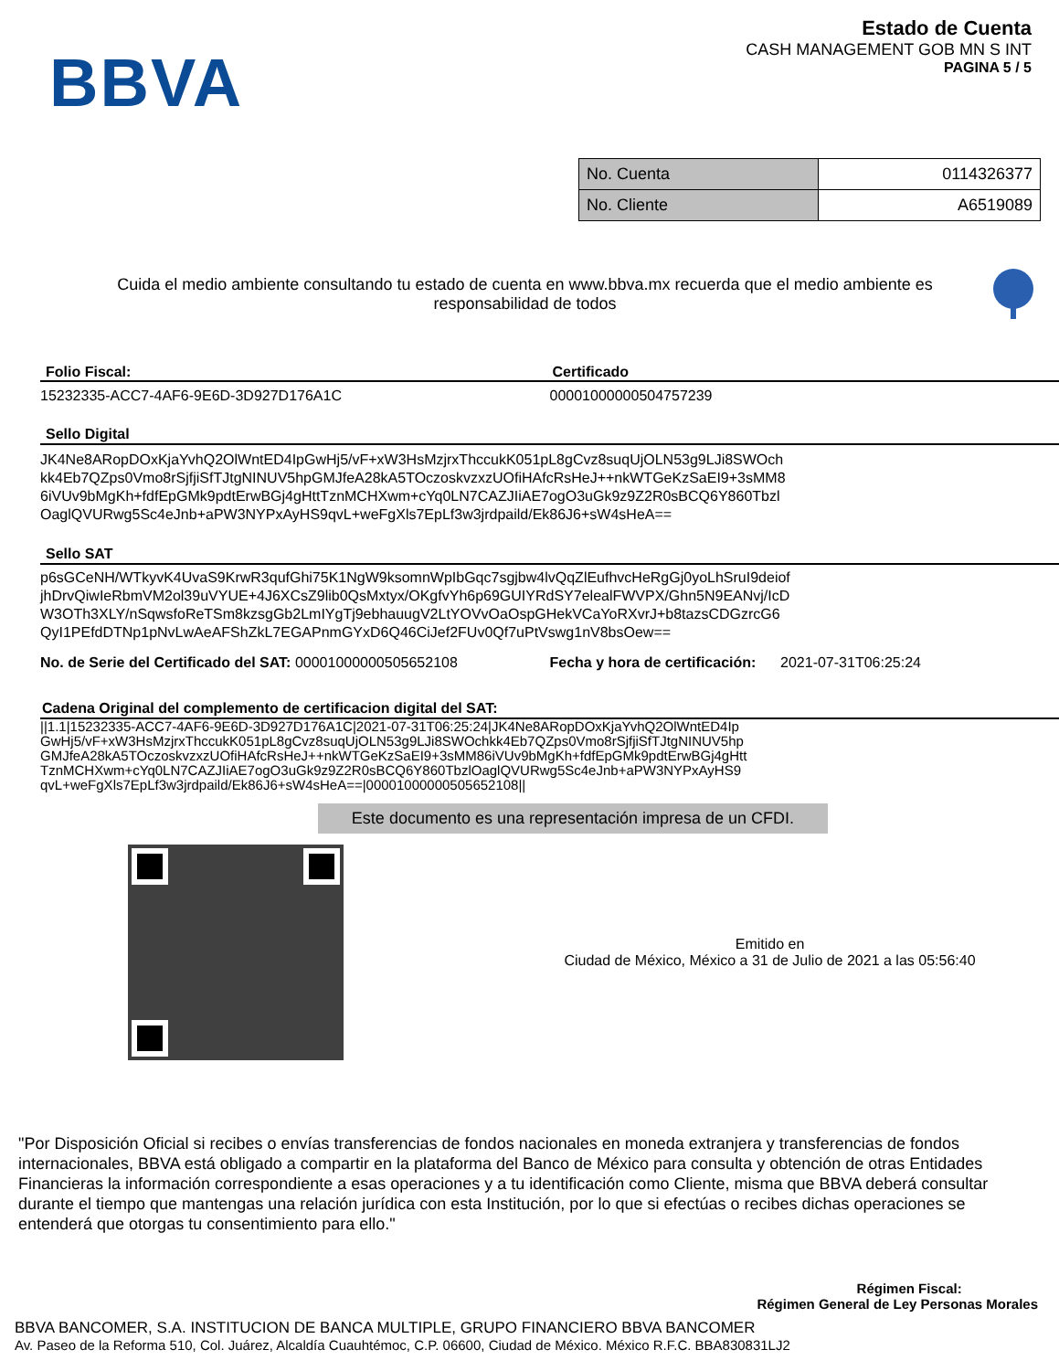BBVA
Estado de Cuenta
CASH MANAGEMENT GOB MN S INT
PAGINA 5 / 5
| No. Cuenta | 0114326377 |
| No. Cliente | A6519089 |
Cuida el medio ambiente consultando tu estado de cuenta en www.bbva.mx recuerda que el medio ambiente es responsabilidad de todos
Folio Fiscal: Certificado
15232335-ACC7-4AF6-9E6D-3D927D176A1C
00001000000504757239
Sello Digital
JK4Ne8ARopDOxKjaYvhQ2OlWntED4IpGwHj5/vF+xW3HsMzjrxThccukK051pL8gCvz8suqUjOLN53g9LJi8SWOch
kk4Eb7QZps0Vmo8rSjfjiSfTJtgNINUV5hpGMJfeA28kA5TOczoskvzxzUOfiHAfcRsHeJ++nkWTGeKzSaEI9+3sMM8
6iVUv9bMgKh+fdfEpGMk9pdtErwBGj4gHttTznMCHXwm+cYq0LN7CAZJIiAE7ogO3uGk9z9Z2R0sBCQ6Y860Tbzl
OaglQVURwg5Sc4eJnb+aPW3NYPxAyHS9qvL+weFgXls7EpLf3w3jrdpaild/Ek86J6+sW4sHeA==
Sello SAT
p6sGCeNH/WTkyvK4UvaS9KrwR3qufGhi75K1NgW9ksomnWpIbGqc7sgjbw4lvQqZlEufhvcHeRgGj0yoLhSruI9deiof
jhDrvQiwIeRbmVM2ol39uVYUE+4J6XCsZ9lib0QsMxtyx/OKgfvYh6p69GUIYRdSY7elealFWVPX/Ghn5N9EANvj/IcD
W3OTh3XLY/nSqwsfoReTSm8kzsgGb2LmIYgTj9ebhauugV2LtYOVvOaOspGHekVCaYoRXvrJ+b8tazsCDGzrcG6
QyI1PEfdDTNp1pNvLwAeAFShZkL7EGAPnmGYxD6Q46CiJef2FUv0Qf7uPtVswg1nV8bsOew==
No. de Serie del Certificado del SAT: 00001000000505652108
Fecha y hora de certificación: 2021-07-31T06:25:24
Cadena Original del complemento de certificacion digital del SAT:
||1.1|15232335-ACC7-4AF6-9E6D-3D927D176A1C|2021-07-31T06:25:24|JK4Ne8ARopDOxKjaYvhQ2OlWntED4Ip
GwHj5/vF+xW3HsMzjrxThccukK051pL8gCvz8suqUjOLN53g9LJi8SWOchkk4Eb7QZps0Vmo8rSjfjiSfTJtgNINUV5hp
GMJfeA28kA5TOczoskvzxzUOfiHAfcRsHeJ++nkWTGeKzSaEI9+3sMM86iVUv9bMgKh+fdfEpGMk9pdtErwBGj4gHtt
TznMCHXwm+cYq0LN7CAZJIiAE7ogO3uGk9z9Z2R0sBCQ6Y860TbzlOaglQVURwg5Sc4eJnb+aPW3NYPxAyHS9
qvL+weFgXls7EpLf3w3jrdpaild/Ek86J6+sW4sHeA==|00001000000505652108||
Este documento es una representación impresa de un CFDI.
Emitido en
Ciudad de México, México a 31 de Julio de 2021 a las 05:56:40
"Por Disposición Oficial si recibes o envías transferencias de fondos nacionales en moneda extranjera y transferencias de fondos internacionales, BBVA está obligado a compartir en la plataforma del Banco de México para consulta y obtención de otras Entidades Financieras la información correspondiente a esas operaciones y a tu identificación como Cliente, misma que BBVA deberá consultar durante el tiempo que mantengas una relación jurídica con esta Institución, por lo que si efectúas o recibes dichas operaciones se entenderá que otorgas tu consentimiento para ello."
Régimen Fiscal:
Régimen General de Ley Personas Morales
BBVA BANCOMER, S.A. INSTITUCION DE BANCA MULTIPLE, GRUPO FINANCIERO BBVA BANCOMER
Av. Paseo de la Reforma 510, Col. Juárez, Alcaldía Cuauhtémoc, C.P. 06600, Ciudad de México. México R.F.C. BBA830831LJ2